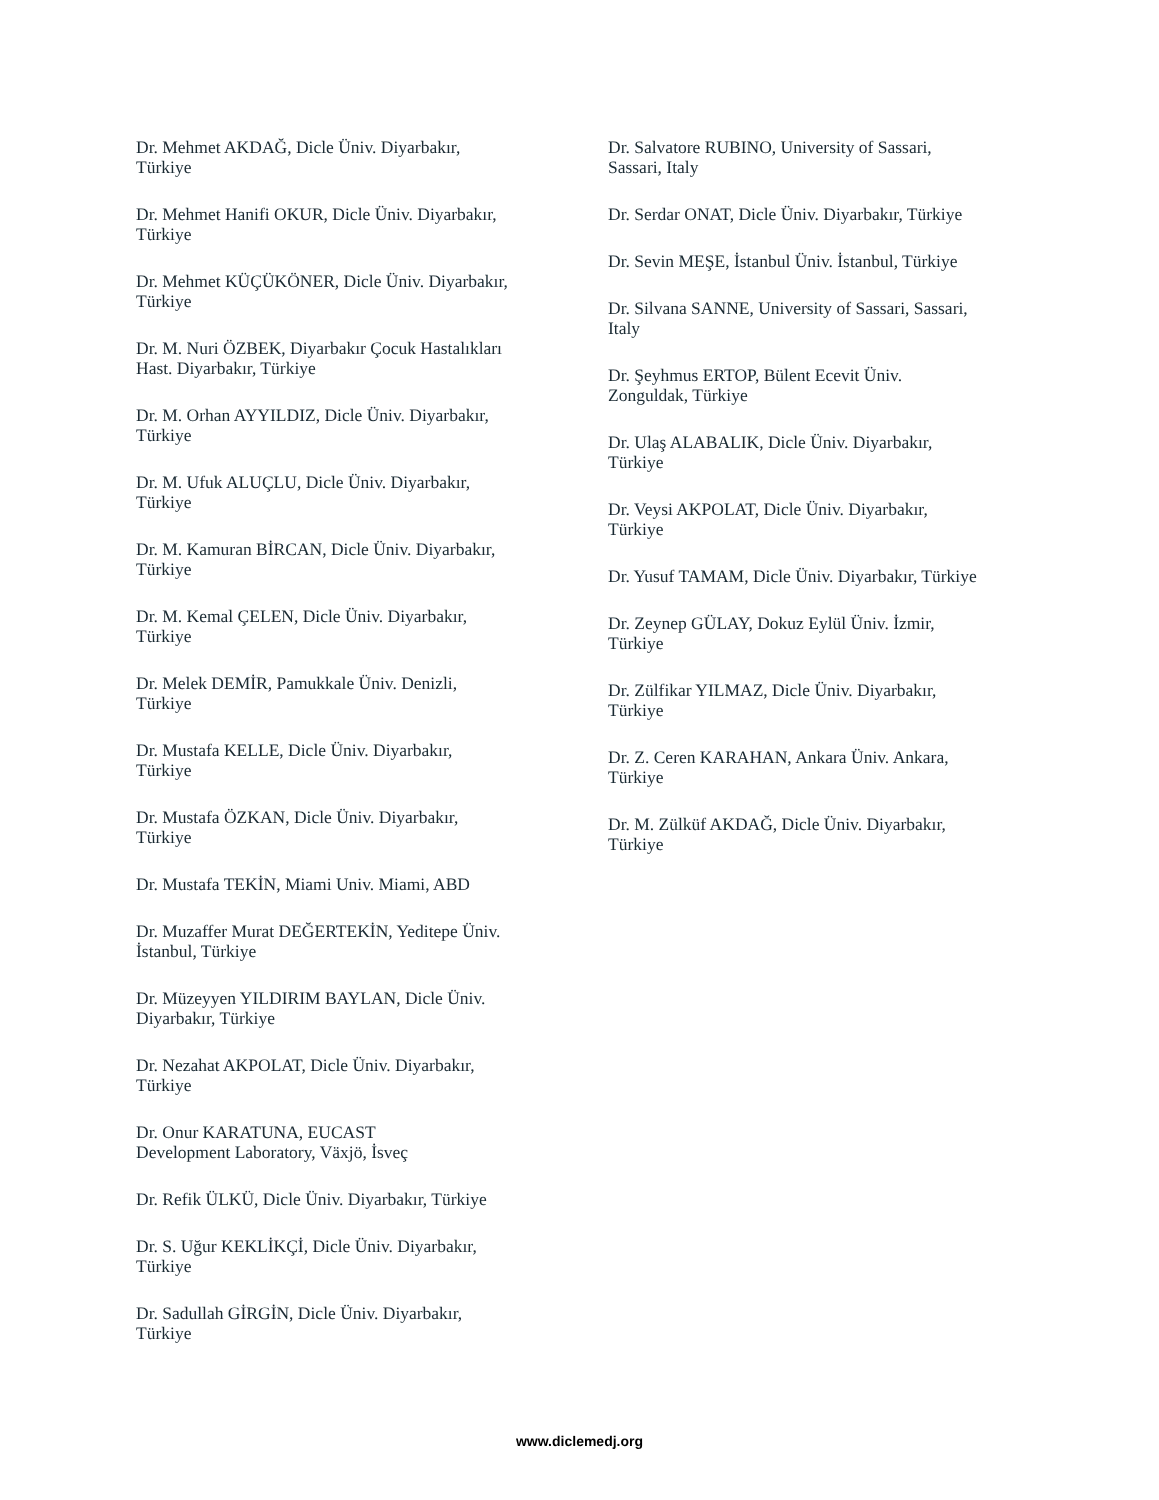Dr. Mehmet AKDAĞ, Dicle Üniv. Diyarbakır,
Türkiye
Dr. Mehmet Hanifi OKUR, Dicle Üniv. Diyarbakır,
Türkiye
Dr. Mehmet KÜÇÜKÖNER, Dicle Üniv. Diyarbakır,
Türkiye
Dr. M. Nuri ÖZBEK, Diyarbakır Çocuk Hastalıkları
Hast. Diyarbakır, Türkiye
Dr. M. Orhan AYYILDIZ, Dicle Üniv. Diyarbakır,
Türkiye
Dr. M. Ufuk ALUÇLU, Dicle Üniv. Diyarbakır,
Türkiye
Dr. M. Kamuran BİRCAN, Dicle Üniv. Diyarbakır,
Türkiye
Dr. M. Kemal ÇELEN, Dicle Üniv. Diyarbakır,
Türkiye
Dr. Melek DEMİR, Pamukkale Üniv. Denizli,
Türkiye
Dr. Mustafa KELLE, Dicle Üniv. Diyarbakır,
Türkiye
Dr. Mustafa ÖZKAN, Dicle Üniv. Diyarbakır,
Türkiye
Dr. Mustafa TEKİN, Miami Univ. Miami, ABD
Dr. Muzaffer Murat DEĞERTEKİN, Yeditepe Üniv.
İstanbul, Türkiye
Dr. Müzeyyen YILDIRIM BAYLAN, Dicle Üniv.
Diyarbakır, Türkiye
Dr. Nezahat AKPOLAT, Dicle Üniv. Diyarbakır,
Türkiye
Dr. Onur KARATUNA, EUCAST
Development Laboratory, Växjö, İsveç
Dr. Refik ÜLKÜ, Dicle Üniv. Diyarbakır, Türkiye
Dr. S. Uğur KEKLİKÇİ, Dicle Üniv. Diyarbakır,
Türkiye
Dr. Sadullah GİRGİN, Dicle Üniv. Diyarbakır,
Türkiye
Dr. Salvatore RUBINO, University of Sassari,
Sassari, Italy
Dr. Serdar ONAT, Dicle Üniv. Diyarbakır, Türkiye
Dr. Sevin MEŞE, İstanbul Üniv. İstanbul, Türkiye
Dr. Silvana SANNE, University of Sassari, Sassari,
Italy
Dr. Şeyhmus ERTOP, Bülent Ecevit Üniv.
Zonguldak, Türkiye
Dr. Ulaş ALABALIK, Dicle Üniv. Diyarbakır,
Türkiye
Dr. Veysi AKPOLAT, Dicle Üniv. Diyarbakır,
Türkiye
Dr. Yusuf TAMAM, Dicle Üniv. Diyarbakır, Türkiye
Dr. Zeynep GÜLAY, Dokuz Eylül Üniv. İzmir,
Türkiye
Dr. Zülfikar YILMAZ, Dicle Üniv. Diyarbakır,
Türkiye
Dr. Z. Ceren KARAHAN, Ankara Üniv. Ankara,
Türkiye
Dr. M. Zülküf AKDAĞ, Dicle Üniv. Diyarbakır,
Türkiye
www.diclemedj.org